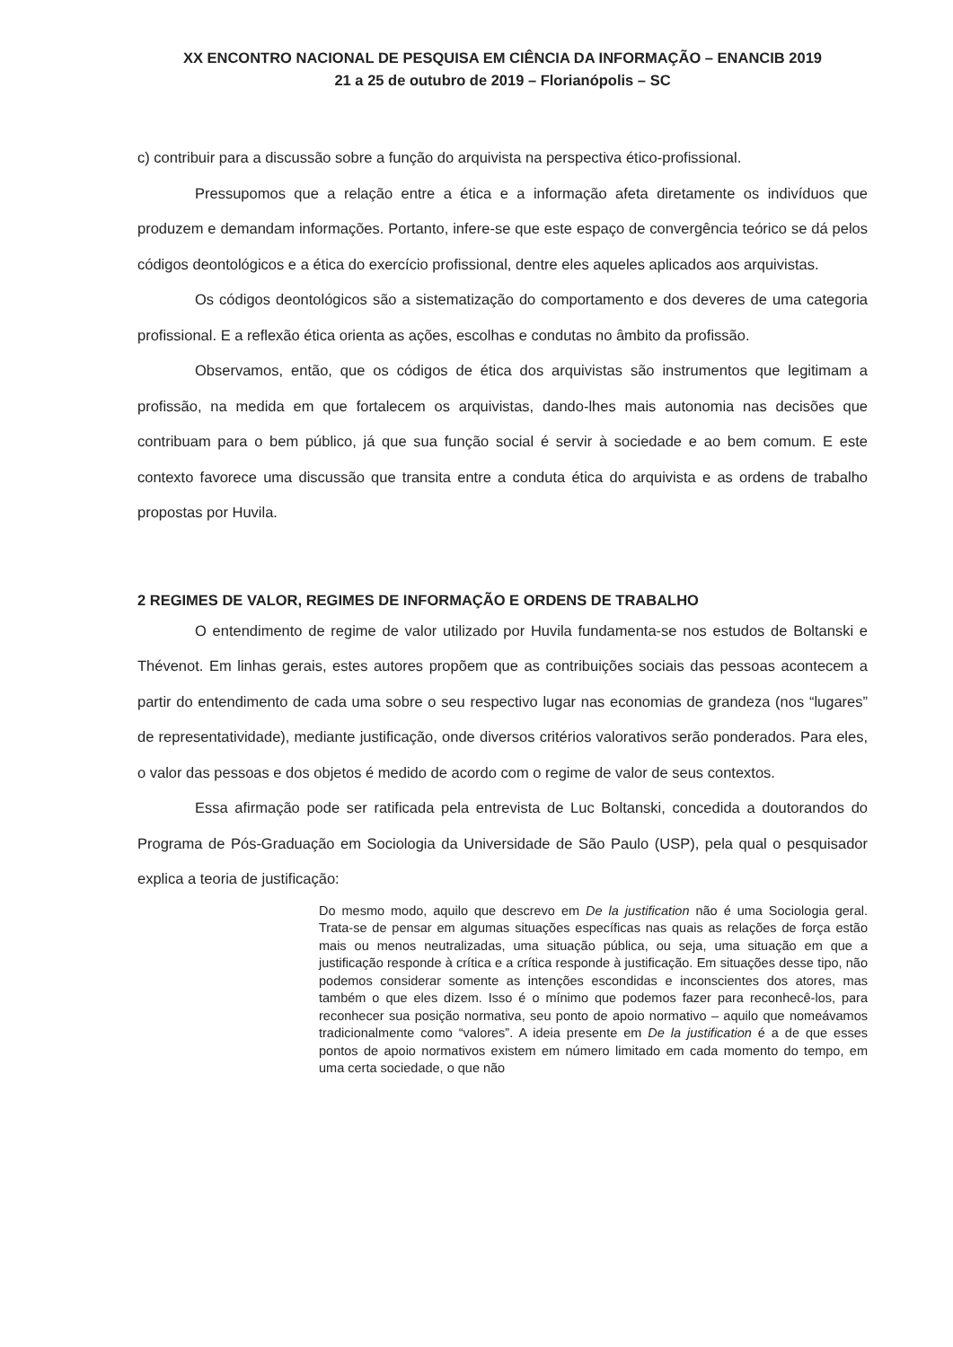XX ENCONTRO NACIONAL DE PESQUISA EM CIÊNCIA DA INFORMAÇÃO – ENANCIB 2019
21 a 25 de outubro de 2019 – Florianópolis – SC
c) contribuir para a discussão sobre a função do arquivista na perspectiva ético-profissional.
Pressupomos que a relação entre a ética e a informação afeta diretamente os indivíduos que produzem e demandam informações. Portanto, infere-se que este espaço de convergência teórico se dá pelos códigos deontológicos e a ética do exercício profissional, dentre eles aqueles aplicados aos arquivistas.
Os códigos deontológicos são a sistematização do comportamento e dos deveres de uma categoria profissional. E a reflexão ética orienta as ações, escolhas e condutas no âmbito da profissão.
Observamos, então, que os códigos de ética dos arquivistas são instrumentos que legitimam a profissão, na medida em que fortalecem os arquivistas, dando-lhes mais autonomia nas decisões que contribuam para o bem público, já que sua função social é servir à sociedade e ao bem comum. E este contexto favorece uma discussão que transita entre a conduta ética do arquivista e as ordens de trabalho propostas por Huvila.
2 REGIMES DE VALOR, REGIMES DE INFORMAÇÃO E ORDENS DE TRABALHO
O entendimento de regime de valor utilizado por Huvila fundamenta-se nos estudos de Boltanski e Thévenot. Em linhas gerais, estes autores propõem que as contribuições sociais das pessoas acontecem a partir do entendimento de cada uma sobre o seu respectivo lugar nas economias de grandeza (nos “lugares” de representatividade), mediante justificação, onde diversos critérios valorativos serão ponderados. Para eles, o valor das pessoas e dos objetos é medido de acordo com o regime de valor de seus contextos.
Essa afirmação pode ser ratificada pela entrevista de Luc Boltanski, concedida a doutorandos do Programa de Pós‑Graduação em Sociologia da Universidade de São Paulo (USP), pela qual o pesquisador explica a teoria de justificação:
Do mesmo modo, aquilo que descrevo em De la justification não é uma Sociologia geral. Trata-se de pensar em algumas situações específicas nas quais as relações de força estão mais ou menos neutralizadas, uma situação pública, ou seja, uma situação em que a justificação responde à crítica e a crítica responde à justificação. Em situações desse tipo, não podemos considerar somente as intenções escondidas e inconscientes dos atores, mas também o que eles dizem. Isso é o mínimo que podemos fazer para reconhecê-los, para reconhecer sua posição normativa, seu ponto de apoio normativo – aquilo que nomeávamos tradicionalmente como “valores”. A ideia presente em De la justification é a de que esses pontos de apoio normativos existem em número limitado em cada momento do tempo, em uma certa sociedade, o que não